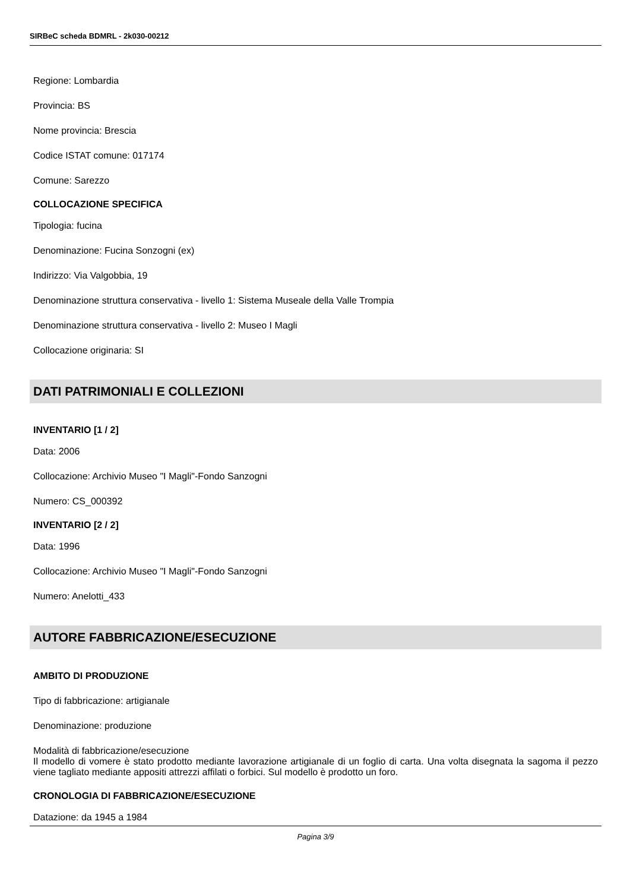SIRBeC scheda BDMRL - 2k030-00212
Regione: Lombardia
Provincia: BS
Nome provincia: Brescia
Codice ISTAT comune: 017174
Comune: Sarezzo
COLLOCAZIONE SPECIFICA
Tipologia: fucina
Denominazione: Fucina Sonzogni (ex)
Indirizzo: Via Valgobbia, 19
Denominazione struttura conservativa - livello 1: Sistema Museale della Valle Trompia
Denominazione struttura conservativa - livello 2: Museo I Magli
Collocazione originaria: SI
DATI PATRIMONIALI E COLLEZIONI
INVENTARIO [1 / 2]
Data: 2006
Collocazione: Archivio Museo "I Magli"-Fondo Sanzogni
Numero: CS_000392
INVENTARIO [2 / 2]
Data: 1996
Collocazione: Archivio Museo "I Magli"-Fondo Sanzogni
Numero: Anelotti_433
AUTORE FABBRICAZIONE/ESECUZIONE
AMBITO DI PRODUZIONE
Tipo di fabbricazione: artigianale
Denominazione: produzione
Modalità di fabbricazione/esecuzione
Il modello di vomere è stato prodotto mediante lavorazione artigianale di un foglio di carta. Una volta disegnata la sagoma il pezzo viene tagliato mediante appositi attrezzi affilati o forbici. Sul modello è prodotto un foro.
CRONOLOGIA DI FABBRICAZIONE/ESECUZIONE
Datazione: da 1945 a 1984
Pagina 3/9